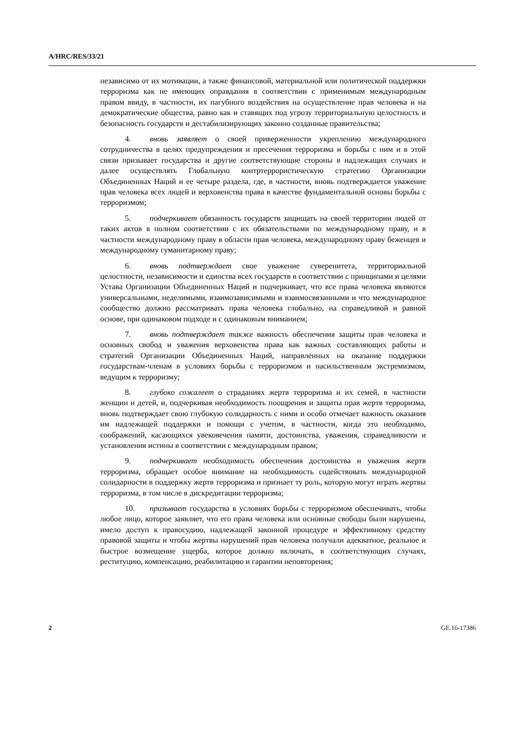A/HRC/RES/33/21
независимо от их мотивации, а также финансовой, материальной или политической поддержки терроризма как не имеющих оправдания в соответствии с применимым международным правом ввиду, в частности, их пагубного воздействия на осуществление прав человека и на демократические общества, равно как и ставящих под угрозу территориальную целостность и безопасность государств и дестабилизирующих законно созданные правительства;
4. вновь заявляет о своей приверженности укреплению международного сотрудничества в целях предупреждения и пресечения терроризма и борьбы с ним и в этой связи призывает государства и другие соответствующие стороны в надлежащих случаях и далее осуществлять Глобальную контртеррористическую стратегию Организации Объединенных Наций и ее четыре раздела, где, в частности, вновь подтверждается уважение прав человека всех людей и верховенства права в качестве фундаментальной основы борьбы с терроризмом;
5. подчеркивает обязанность государств защищать на своей территории людей от таких актов в полном соответствии с их обязательствами по международному праву, и в частности международному праву в области прав человека, международному праву беженцев и международному гуманитарному праву;
6. вновь подтверждает свое уважение суверенитета, территориальной целостности, независимости и единства всех государств в соответствии с принципами и целями Устава Организации Объединенных Наций и подчеркивает, что все права человека являются универсальными, неделимыми, взаимозависимыми и взаимосвязанными и что международное сообщество должно рассматривать права человека глобально, на справедливой и равной основе, при одинаковом подходе и с одинаковым вниманием;
7. вновь подтверждает также важность обеспечения защиты прав человека и основных свобод и уважения верховенства права как важных составляющих работы и стратегий Организации Объединенных Наций, направленных на оказание поддержки государствам-членам в условиях борьбы с терроризмом и насильственным экстремизмом, ведущим к терроризму;
8. глубоко сожалеет о страданиях жертв терроризма и их семей, в частности женщин и детей, и, подчеркивая необходимость поощрения и защиты прав жертв терроризма, вновь подтверждает свою глубокую солидарность с ними и особо отмечает важность оказания им надлежащей поддержки и помощи с учетом, в частности, когда это необходимо, соображений, касающихся увековечения памяти, достоинства, уважения, справедливости и установления истины в соответствии с международным правом;
9. подчеркивает необходимость обеспечения достоинства и уважения жертв терроризма, обращает особое внимание на необходимость содействовать международной солидарности в поддержку жертв терроризма и признает ту роль, которую могут играть жертвы терроризма, в том числе в дискредитации терроризма;
10. призывает государства в условиях борьбы с терроризмом обеспечивать, чтобы любое лицо, которое заявляет, что его права человека или основные свободы были нарушены, имело доступ к правосудию, надлежащей законной процедуре и эффективному средству правовой защиты и чтобы жертвы нарушений прав человека получали адекватное, реальное и быстрое возмещение ущерба, которое должно включать, в соответствующих случаях, реституцию, компенсацию, реабилитацию и гарантии неповторения;
2 GE.16-17386